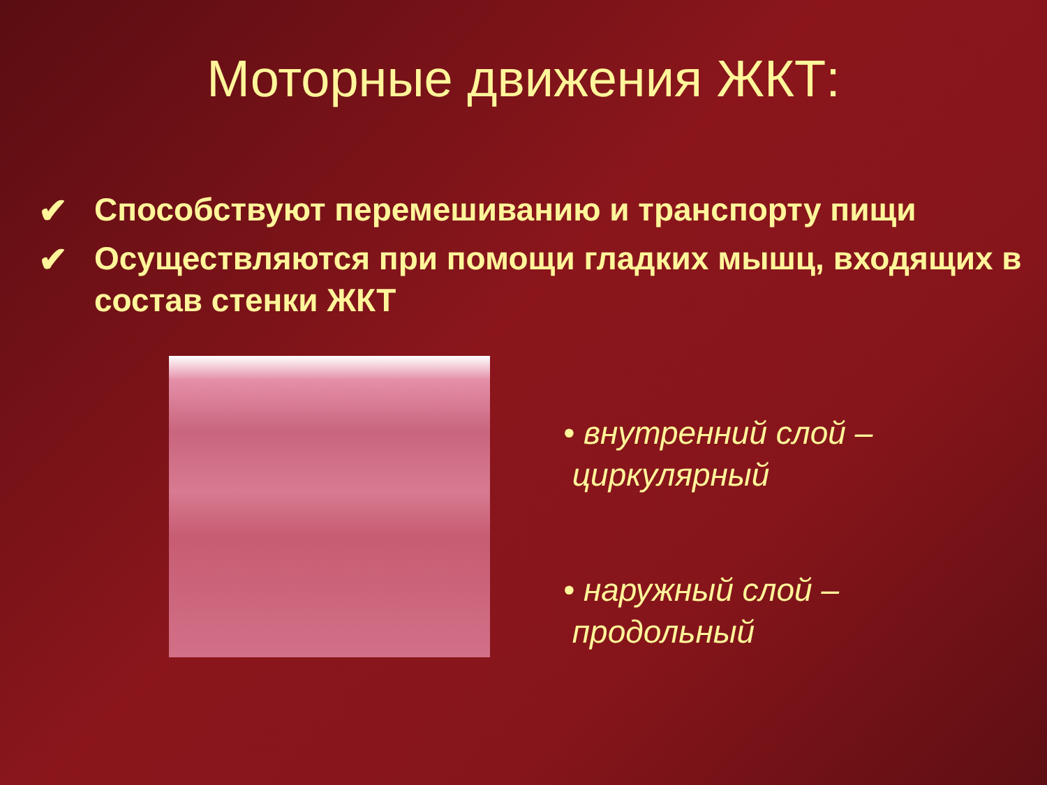Моторные движения ЖКТ:
✔ Способствуют перемешиванию и транспорту пищи
✔ Осуществляются при помощи гладких мышц, входящих в состав стенки ЖКТ
• внутренний слой –
циркулярный
• наружный слой –
продольный